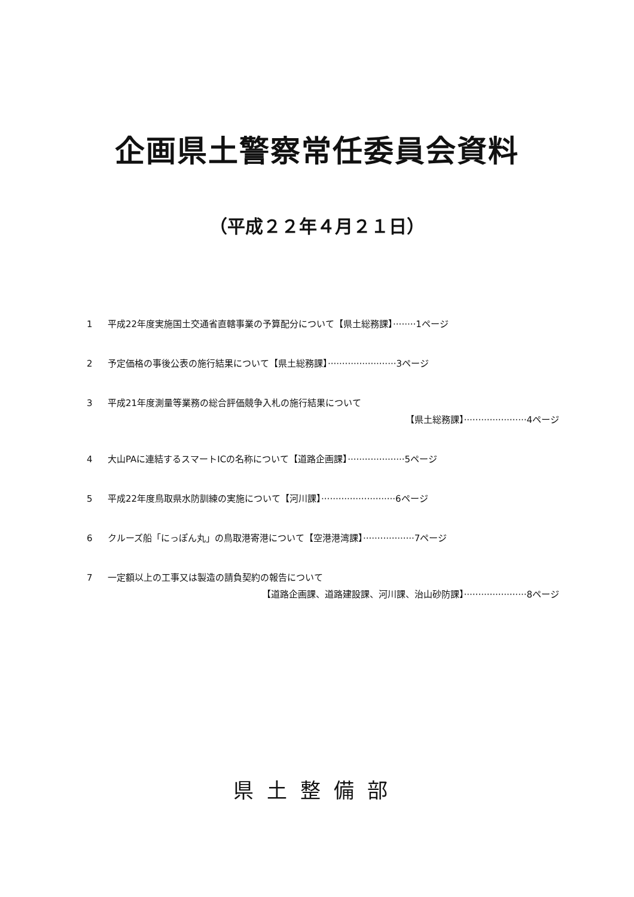企画県土警察常任委員会資料
（平成２２年４月２１日）
1 平成22年度実施国土交通省直轄事業の予算配分について【県土総務課】········1ページ
2 予定価格の事後公表の施行結果について【県土総務課】························3ページ
3 平成21年度測量等業務の総合評価競争入札の施行結果について
【県土総務課】······················4ページ
4 大山PAに連結するスマートICの名称について【道路企画課】····················5ページ
5 平成22年度鳥取県水防訓練の実施について【河川課】··························6ページ
6 クルーズ船「にっぽん丸」の鳥取港寄港について【空港港湾課】··················7ページ
7 一定額以上の工事又は製造の請負契約の報告について
【道路企画課、道路建設課、河川課、治山砂防課】······················8ページ
県土整備部